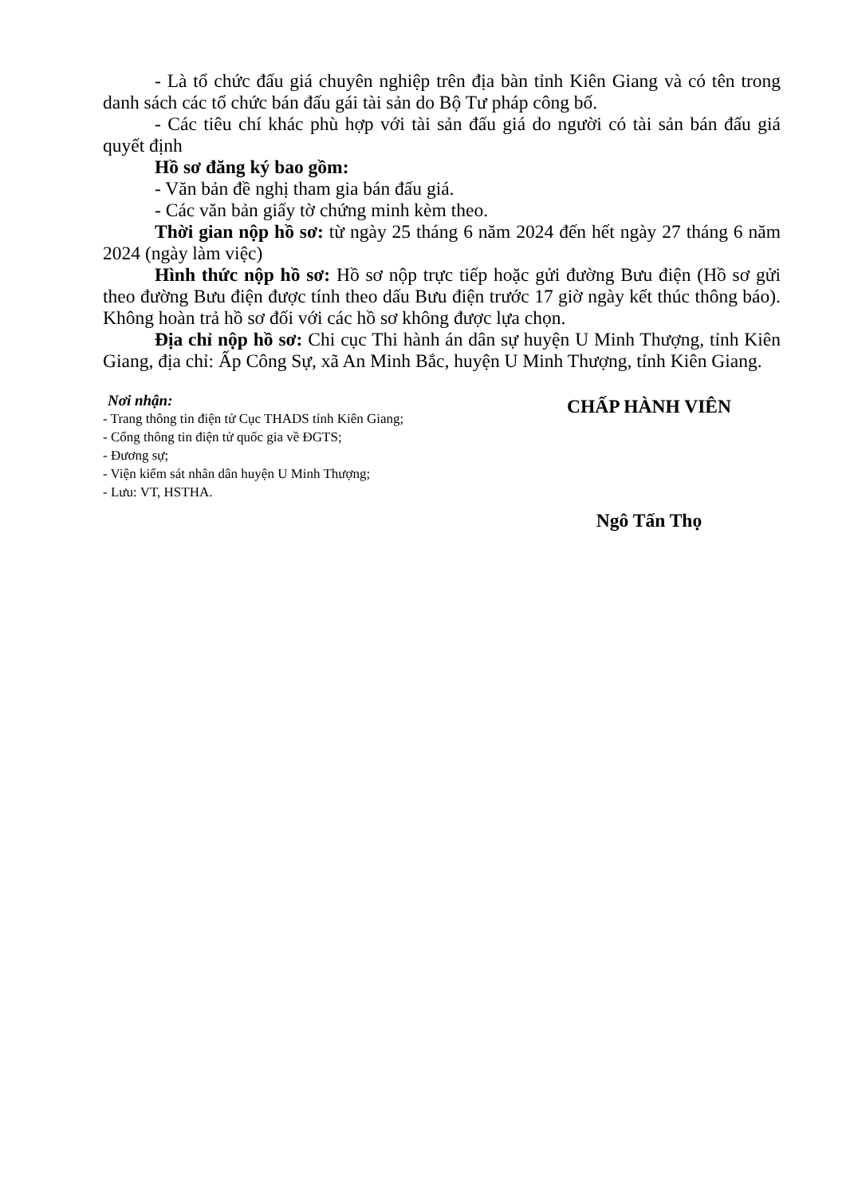- Là tổ chức đấu giá chuyên nghiệp trên địa bàn tỉnh Kiên Giang và có tên trong danh sách các tổ chức bán đấu gái tài sản do Bộ Tư pháp công bố.
- Các tiêu chí khác phù hợp với tài sản đấu giá do người có tài sản bán đấu giá quyết định
Hồ sơ đăng ký bao gồm:
- Văn bản đề nghị tham gia bán đấu giá.
- Các văn bản giấy tờ chứng minh kèm theo.
Thời gian nộp hồ sơ: từ ngày 25 tháng 6 năm 2024 đến hết ngày 27 tháng 6 năm 2024 (ngày làm việc)
Hình thức nộp hồ sơ: Hồ sơ nộp trực tiếp hoặc gửi đường Bưu điện (Hồ sơ gửi theo đường Bưu điện được tính theo dấu Bưu điện trước 17 giờ ngày kết thúc thông báo). Không hoàn trả hồ sơ đối với các hồ sơ không được lựa chọn.
Địa chỉ nộp hồ sơ: Chi cục Thi hành án dân sự huyện U Minh Thượng, tỉnh Kiên Giang, địa chỉ: Ấp Công Sự, xã An Minh Bắc, huyện U Minh Thượng, tỉnh Kiên Giang.
Nơi nhận:
- Trang thông tin điện tử Cục THADS tỉnh Kiên Giang;
- Cổng thông tin điện tử quốc gia về ĐGTS;
- Đương sự;
- Viện kiểm sát nhân dân huyện U Minh Thượng;
- Lưu: VT, HSTHA.
CHẤP HÀNH VIÊN
Ngô Tấn Thọ